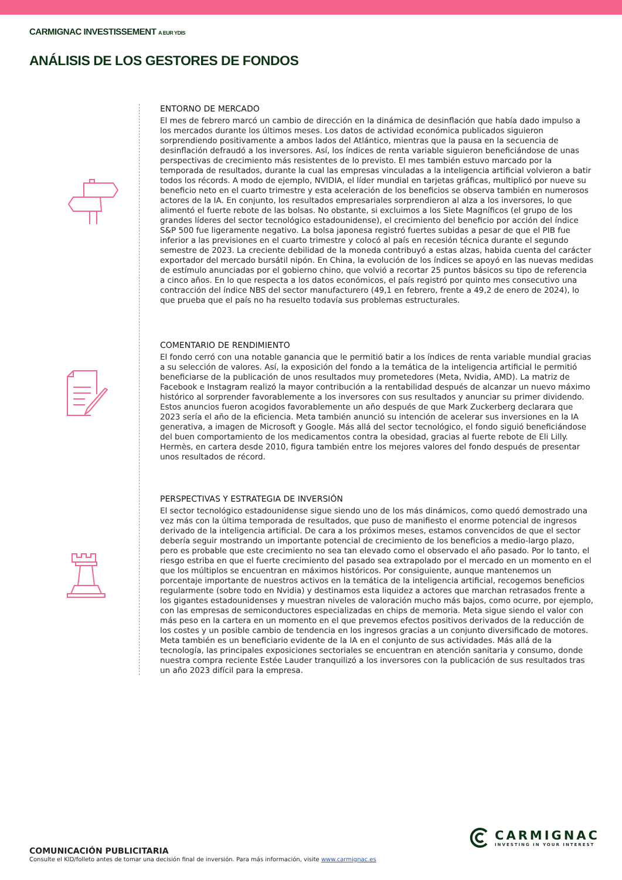CARMIGNAC INVESTISSEMENT A EUR YDIS
ANÁLISIS DE LOS GESTORES DE FONDOS
ENTORNO DE MERCADO
El mes de febrero marcó un cambio de dirección en la dinámica de desinflación que había dado impulso a los mercados durante los últimos meses. Los datos de actividad económica publicados siguieron sorprendiendo positivamente a ambos lados del Atlántico, mientras que la pausa en la secuencia de desinflación defraudó a los inversores. Así, los índices de renta variable siguieron beneficiándose de unas perspectivas de crecimiento más resistentes de lo previsto. El mes también estuvo marcado por la temporada de resultados, durante la cual las empresas vinculadas a la inteligencia artificial volvieron a batir todos los récords. A modo de ejemplo, NVIDIA, el líder mundial en tarjetas gráficas, multiplicó por nueve su beneficio neto en el cuarto trimestre y esta aceleración de los beneficios se observa también en numerosos actores de la IA. En conjunto, los resultados empresariales sorprendieron al alza a los inversores, lo que alimentó el fuerte rebote de las bolsas. No obstante, si excluimos a los Siete Magníficos (el grupo de los grandes líderes del sector tecnológico estadounidense), el crecimiento del beneficio por acción del índice S&P 500 fue ligeramente negativo. La bolsa japonesa registró fuertes subidas a pesar de que el PIB fue inferior a las previsiones en el cuarto trimestre y colocó al país en recesión técnica durante el segundo semestre de 2023. La creciente debilidad de la moneda contribuyó a estas alzas, habida cuenta del carácter exportador del mercado bursátil nipón. En China, la evolución de los índices se apoyó en las nuevas medidas de estímulo anunciadas por el gobierno chino, que volvió a recortar 25 puntos básicos su tipo de referencia a cinco años. En lo que respecta a los datos económicos, el país registró por quinto mes consecutivo una contracción del índice NBS del sector manufacturero (49,1 en febrero, frente a 49,2 de enero de 2024), lo que prueba que el país no ha resuelto todavía sus problemas estructurales.
COMENTARIO DE RENDIMIENTO
El fondo cerró con una notable ganancia que le permitió batir a los índices de renta variable mundial gracias a su selección de valores. Así, la exposición del fondo a la temática de la inteligencia artificial le permitió beneficiarse de la publicación de unos resultados muy prometedores (Meta, Nvidia, AMD). La matriz de Facebook e Instagram realizó la mayor contribución a la rentabilidad después de alcanzar un nuevo máximo histórico al sorprender favorablemente a los inversores con sus resultados y anunciar su primer dividendo. Estos anuncios fueron acogidos favorablemente un año después de que Mark Zuckerberg declarara que 2023 sería el año de la eficiencia. Meta también anunció su intención de acelerar sus inversiones en la IA generativa, a imagen de Microsoft y Google. Más allá del sector tecnológico, el fondo siguió beneficiándose del buen comportamiento de los medicamentos contra la obesidad, gracias al fuerte rebote de Eli Lilly. Hermès, en cartera desde 2010, figura también entre los mejores valores del fondo después de presentar unos resultados de récord.
PERSPECTIVAS Y ESTRATEGIA DE INVERSIÓN
El sector tecnológico estadounidense sigue siendo uno de los más dinámicos, como quedó demostrado una vez más con la última temporada de resultados, que puso de manifiesto el enorme potencial de ingresos derivado de la inteligencia artificial. De cara a los próximos meses, estamos convencidos de que el sector debería seguir mostrando un importante potencial de crecimiento de los beneficios a medio-largo plazo, pero es probable que este crecimiento no sea tan elevado como el observado el año pasado. Por lo tanto, el riesgo estriba en que el fuerte crecimiento del pasado sea extrapolado por el mercado en un momento en el que los múltiplos se encuentran en máximos históricos. Por consiguiente, aunque mantenemos un porcentaje importante de nuestros activos en la temática de la inteligencia artificial, recogemos beneficios regularmente (sobre todo en Nvidia) y destinamos esta liquidez a actores que marchan retrasados frente a los gigantes estadounidenses y muestran niveles de valoración mucho más bajos, como ocurre, por ejemplo, con las empresas de semiconductores especializadas en chips de memoria. Meta sigue siendo el valor con más peso en la cartera en un momento en el que prevemos efectos positivos derivados de la reducción de los costes y un posible cambio de tendencia en los ingresos gracias a un conjunto diversificado de motores. Meta también es un beneficiario evidente de la IA en el conjunto de sus actividades. Más allá de la tecnología, las principales exposiciones sectoriales se encuentran en atención sanitaria y consumo, donde nuestra compra reciente Estée Lauder tranquilizó a los inversores con la publicación de sus resultados tras un año 2023 difícil para la empresa.
CARMIGNAC
INVESTING IN YOUR INTEREST
COMUNICACIÓN PUBLICITARIA
Consulte el KID/folleto antes de tomar una decisión final de inversión. Para más información, visite www.carmignac.es